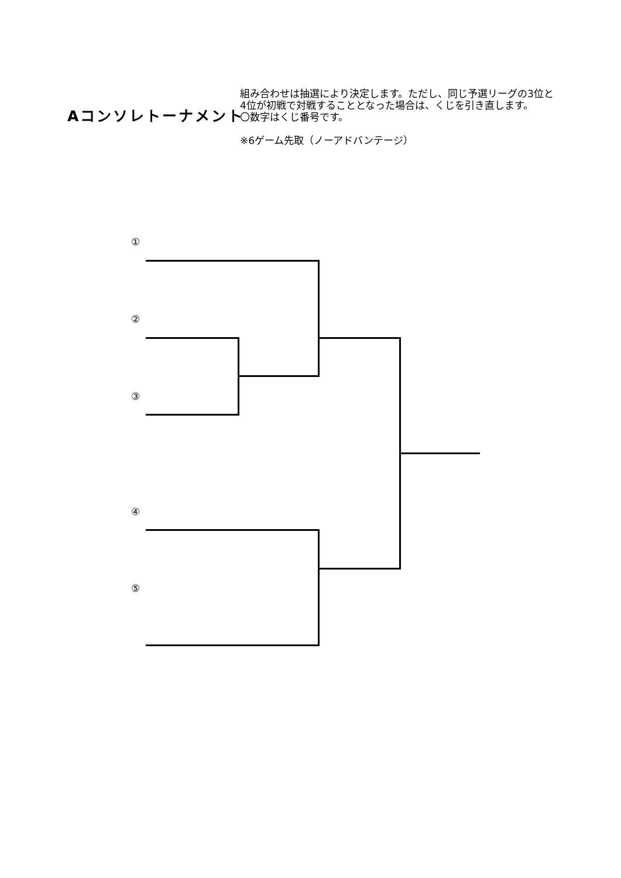Aコンソレトーナメント
組み合わせは抽選により決定します。ただし、同じ予選リーグの3位と4位が初戦で対戦することとなった場合は、くじを引き直します。
〇数字はくじ番号です。
※6ゲーム先取（ノーアドバンテージ）
①
②
③
④
⑤